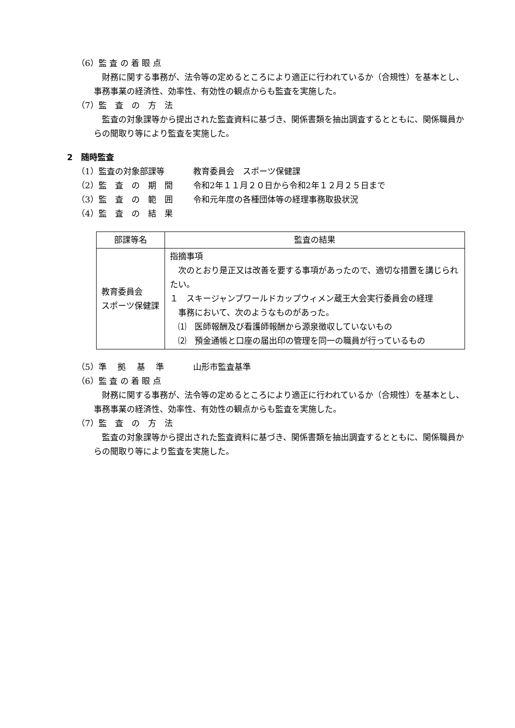（6）監 査 の 着 眼 点
財務に関する事務が、法令等の定めるところにより適正に行われているか（合規性）を基本とし、事務事業の経済性、効率性、有効性の観点からも監査を実施した。
（7）監　査　の　方　法
監査の対象課等から提出された監査資料に基づき、関係書類を抽出調査するとともに、関係職員からの聞取り等により監査を実施した。
2　随時監査
（1）監査の対象部課等 教育委員会　スポーツ保健課
（2）監　査　の　期　間 令和2年１１月２０日から令和2年１２月２５日まで
（3）監　査　の　範　囲 令和元年度の各種団体等の経理事務取扱状況
（4）監　査　の　結　果
| 部課等名 | 監査の結果 |
| --- | --- |
| 教育委員会 スポーツ保健課 | 指摘事項 次のとおり是正又は改善を要する事項があったので、適切な措置を講じられたい。 １ スキージャンプワールドカップウィメン蔵王大会実行委員会の経理 事務において、次のようなものがあった。 ⑴ 医師報酬及び看護師報酬から源泉徴収していないもの ⑵ 預金通帳と口座の届出印の管理を同一の職員が行っているもの |
（5）準　 拠　 基　 準 山形市監査基準
（6）監 査 の 着 眼 点
財務に関する事務が、法令等の定めるところにより適正に行われているか（合規性）を基本とし、事務事業の経済性、効率性、有効性の観点からも監査を実施した。
（7）監　査　の　方　法
監査の対象課等から提出された監査資料に基づき、関係書類を抽出調査するとともに、関係職員からの聞取り等により監査を実施した。